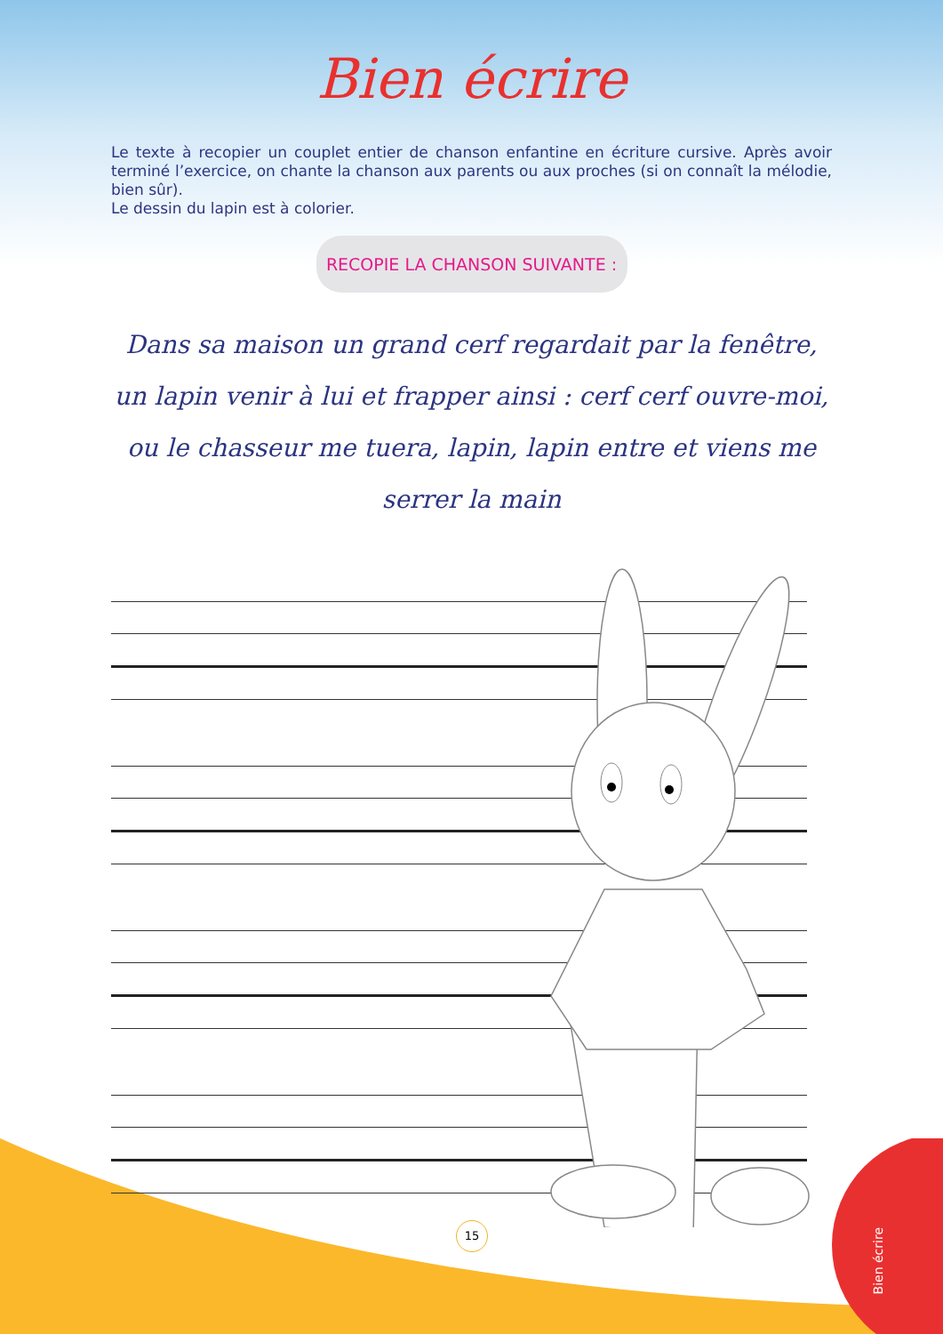Bien écrire
Le texte à recopier un couplet entier de chanson enfantine en écriture cursive. Après avoir terminé l’exercice, on chante la chanson aux parents ou aux proches (si on connaît la mélodie, bien sûr).
Le dessin du lapin est à colorier.
RECOPIE LA CHANSON SUIVANTE :
Dans sa maison un grand cerf regardait par la fenêtre, un lapin venir à lui et frapper ainsi : cerf cerf ouvre-moi, ou le chasseur me tuera, lapin, lapin entre et viens me serrer la main
15
Bien écrire